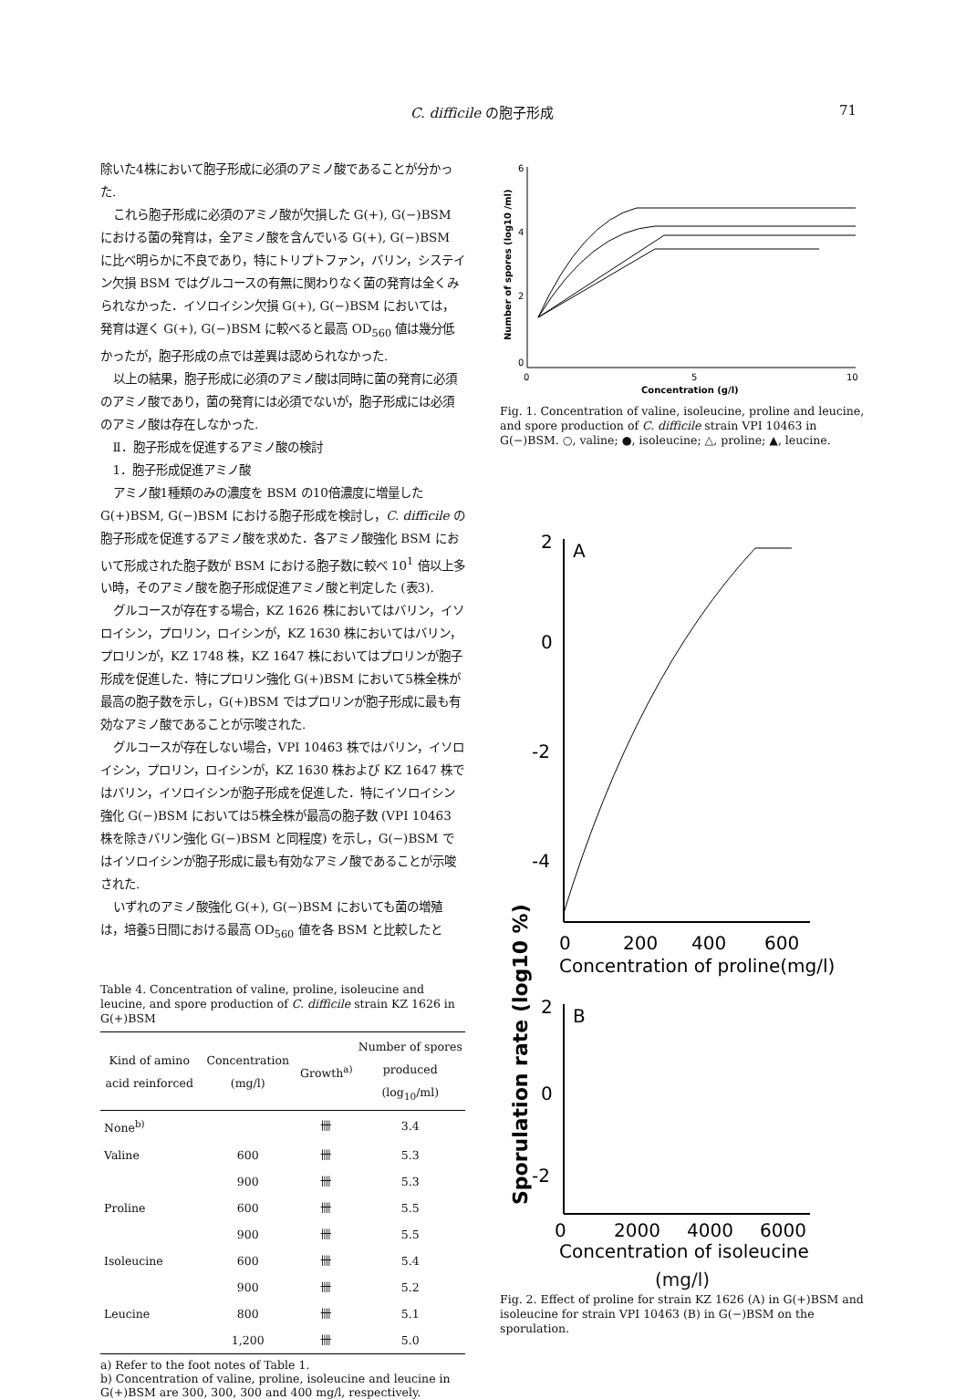C. difficile の胞子形成 71
除いた4株において胞子形成に必須のアミノ酸であることが分かった.
これら胞子形成に必須のアミノ酸が欠損した G(+), G(−)BSM における菌の発育は，全アミノ酸を含んでいる G(+), G(−)BSM に比べ明らかに不良であり，特にトリプトファン，バリン，システイン欠損 BSM ではグルコースの有無に関わりなく菌の発育は全くみられなかった．イソロイシン欠損 G(+), G(−)BSM においては，発育は遅く G(+), G(−)BSM に較べると最高 OD<sub>560</sub> 値は幾分低かったが，胞子形成の点では差異は認められなかった.
以上の結果，胞子形成に必須のアミノ酸は同時に菌の発育に必須のアミノ酸であり，菌の発育には必須でないが，胞子形成には必須のアミノ酸は存在しなかった.
Ⅱ．胞子形成を促進するアミノ酸の検討
1．胞子形成促進アミノ酸
アミノ酸1種類のみの濃度を BSM の10倍濃度に増量した G(+)BSM, G(−)BSM における胞子形成を検討し，C. difficile の胞子形成を促進するアミノ酸を求めた．各アミノ酸強化 BSM において形成された胞子数が BSM における胞子数に較べ 10<sup>1</sup> 倍以上多い時，そのアミノ酸を胞子形成促進アミノ酸と判定した (表3).
グルコースが存在する場合，KZ 1626 株においてはバリン，イソロイシン，プロリン，ロイシンが，KZ 1630 株においてはバリン，プロリンが，KZ 1748 株，KZ 1647 株においてはプロリンが胞子形成を促進した．特にプロリン強化 G(+)BSM において5株全株が最高の胞子数を示し，G(+)BSM ではプロリンが胞子形成に最も有効なアミノ酸であることが示唆された.
グルコースが存在しない場合，VPI 10463 株ではバリン，イソロイシン，プロリン，ロイシンが，KZ 1630 株および KZ 1647 株ではバリン，イソロイシンが胞子形成を促進した．特にイソロイシン強化 G(−)BSM においては5株全株が最高の胞子数 (VPI 10463 株を除きバリン強化 G(−)BSM と同程度) を示し，G(−)BSM ではイソロイシンが胞子形成に最も有効なアミノ酸であることが示唆された.
いずれのアミノ酸強化 G(+), G(−)BSM においても菌の増殖は，培養5日間における最高 OD<sub>560</sub> 値を各 BSM と比較したと
Table 4. Concentration of valine, proline, isoleucine and leucine, and spore production of C. difficile strain KZ 1626 in G(+)BSM
| Kind of amino acid reinforced | Concentration (mg/l) | Growth<sup>a)</sup> | Number of spores produced (log<sub>10</sub>/ml) |
| --- | --- | --- | --- |
| None<sup>b)</sup> | | 卌 | 3.4 |
| Valine | 600 | 卌 | 5.3 |
| | 900 | 卌 | 5.3 |
| Proline | 600 | 卌 | 5.5 |
| | 900 | 卌 | 5.5 |
| Isoleucine | 600 | 卌 | 5.4 |
| | 900 | 卌 | 5.2 |
| Leucine | 800 | 卌 | 5.1 |
| | 1,200 | 卌 | 5.0 |
a) Refer to the foot notes of Table 1.
b) Concentration of valine, proline, isoleucine and leucine in G(+)BSM are 300, 300, 300 and 400 mg/l, respectively.
6
4
2
0
0
5
10
Concentration (g/l)
Number of spores (log10 /ml)
Fig. 1. Concentration of valine, isoleucine, proline and leucine, and spore production of C. difficile strain VPI 10463 in G(−)BSM. ○, valine; ●, isoleucine; △, proline; ▲, leucine.
Sporulation rate (log10 %)
2
A
0
-2
-4
0
200
400
600
Concentration of proline(mg/l)
2
B
0
-2
0
2000
4000
6000
Concentration of isoleucine
(mg/l)
Fig. 2. Effect of proline for strain KZ 1626 (A) in G(+)BSM and isoleucine for strain VPI 10463 (B) in G(−)BSM on the sporulation.